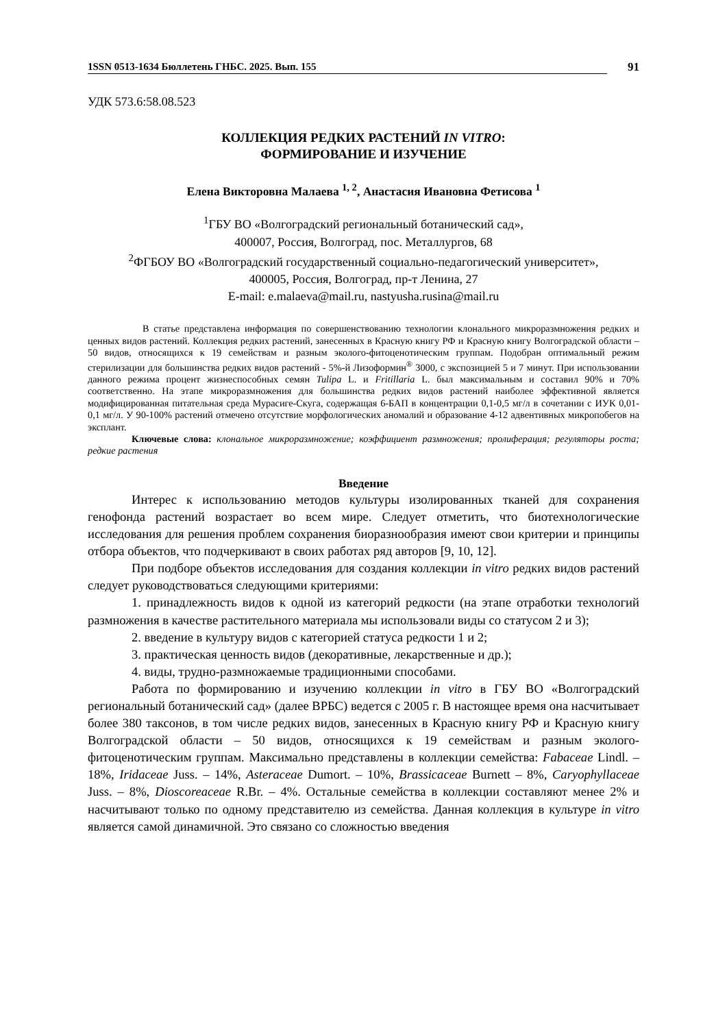1SSN 0513-1634 Бюллетень ГНБС. 2025. Вып. 155 91
УДК 573.6:58.08.523
КОЛЛЕКЦИЯ РЕДКИХ РАСТЕНИЙ IN VITRO:
ФОРМИРОВАНИЕ И ИЗУЧЕНИЕ
Елена Викторовна Малаева <sup>1, 2</sup>, Анастасия Ивановна Фетисова <sup>1</sup>
<sup>1</sup> ГБУ ВО «Волгоградский региональный ботанический сад»,
400007, Россия, Волгоград, пос. Металлургов, 68
<sup>2</sup> ФГБОУ ВО «Волгоградский государственный социально-педагогический университет»,
400005, Россия, Волгоград, пр-т Ленина, 27
E-mail: e.malaeva@mail.ru, nastyusha.rusina@mail.ru
В статье представлена информация по совершенствованию технологии клонального микроразмножения редких и ценных видов растений. Коллекция редких растений, занесенных в Красную книгу РФ и Красную книгу Волгоградской области – 50 видов, относящихся к 19 семействам и разным эколого-фитоценотическим группам. Подобран оптимальный режим стерилизации для большинства редких видов растений - 5%-й Лизоформин<sup>®</sup> 3000, с экспозицией 5 и 7 минут. При использовании данного режима процент жизнеспособных семян Tulipa L. и Fritillaria L. был максимальным и составил 90% и 70% соответственно. На этапе микроразмножения для большинства редких видов растений наиболее эффективной является модифицированная питательная среда Мурасиге-Скуга, содержащая 6-БАП в концентрации 0,1-0,5 мг/л в сочетании с ИУК 0,01-0,1 мг/л. У 90-100% растений отмечено отсутствие морфологических аномалий и образование 4-12 адвентивных микропобегов на эксплант.
Ключевые слова: клональное микроразмножение; коэффициент размножения; пролиферация; регуляторы роста; редкие растения
Введение
Интерес к использованию методов культуры изолированных тканей для сохранения генофонда растений возрастает во всем мире. Следует отметить, что биотехнологические исследования для решения проблем сохранения биоразнообразия имеют свои критерии и принципы отбора объектов, что подчеркивают в своих работах ряд авторов [9, 10, 12].
При подборе объектов исследования для создания коллекции in vitro редких видов растений следует руководствоваться следующими критериями:
1. принадлежность видов к одной из категорий редкости (на этапе отработки технологий размножения в качестве растительного материала мы использовали виды со статусом 2 и 3);
2. введение в культуру видов с категорией статуса редкости 1 и 2;
3. практическая ценность видов (декоративные, лекарственные и др.);
4. виды, трудно-размножаемые традиционными способами.
Работа по формированию и изучению коллекции in vitro в ГБУ ВО «Волгоградский региональный ботанический сад» (далее ВРБС) ведется с 2005 г. В настоящее время она насчитывает более 380 таксонов, в том числе редких видов, занесенных в Красную книгу РФ и Красную книгу Волгоградской области – 50 видов, относящихся к 19 семействам и разным эколого-фитоценотическим группам. Максимально представлены в коллекции семейства: Fabaceae Lindl. – 18%, Iridaceae Juss. – 14%, Asteraceae Dumort. – 10%, Brassicaceae Burnett – 8%, Caryophyllaceae Juss. – 8%, Dioscoreaceae R.Br. – 4%. Остальные семейства в коллекции составляют менее 2% и насчитывают только по одному представителю из семейства. Данная коллекция в культуре in vitro является самой динамичной. Это связано со сложностью введения